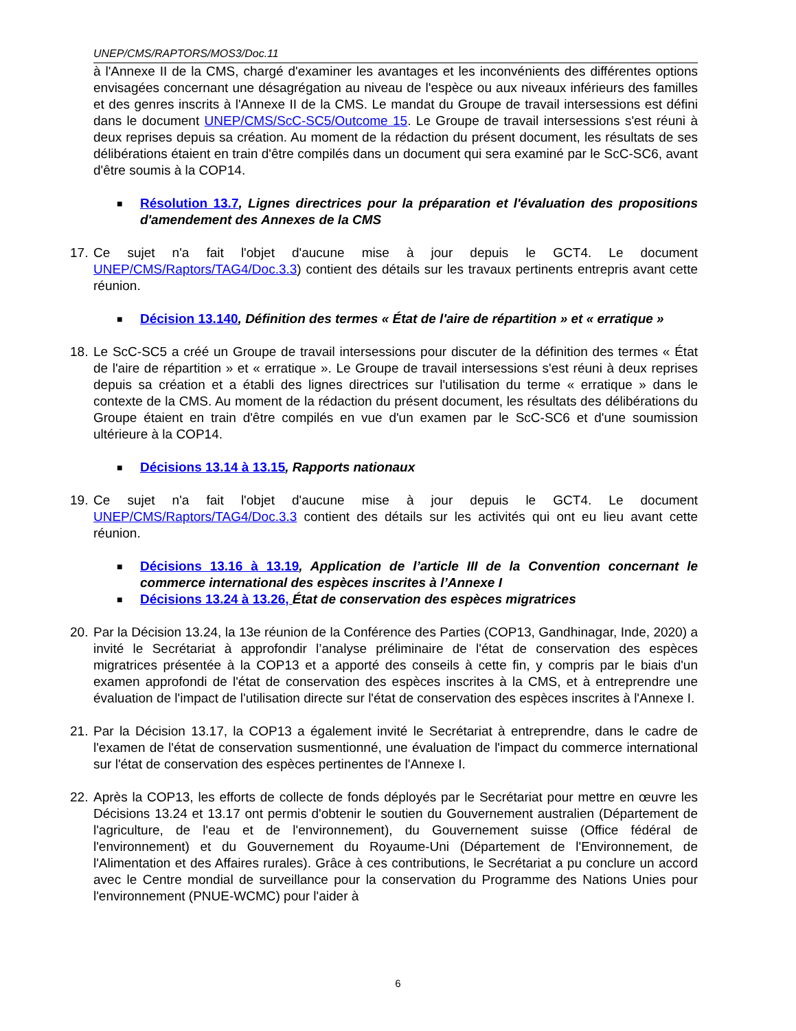UNEP/CMS/RAPTORS/MOS3/Doc.11
à l'Annexe II de la CMS, chargé d'examiner les avantages et les inconvénients des différentes options envisagées concernant une désagrégation au niveau de l'espèce ou aux niveaux inférieurs des familles et des genres inscrits à l'Annexe II de la CMS. Le mandat du Groupe de travail intersessions est défini dans le document UNEP/CMS/ScC-SC5/Outcome 15. Le Groupe de travail intersessions s'est réuni à deux reprises depuis sa création. Au moment de la rédaction du présent document, les résultats de ses délibérations étaient en train d'être compilés dans un document qui sera examiné par le ScC-SC6, avant d'être soumis à la COP14.
■
Résolution 13.7, Lignes directrices pour la préparation et l'évaluation des propositions d'amendement des Annexes de la CMS
17.
Ce sujet n'a fait l'objet d'aucune mise à jour depuis le GCT4. Le document UNEP/CMS/Raptors/TAG4/Doc.3.3) contient des détails sur les travaux pertinents entrepris avant cette réunion.
■
Décision 13.140, Définition des termes « État de l'aire de répartition » et « erratique »
18.
Le ScC-SC5 a créé un Groupe de travail intersessions pour discuter de la définition des termes « État de l'aire de répartition » et « erratique ». Le Groupe de travail intersessions s'est réuni à deux reprises depuis sa création et a établi des lignes directrices sur l'utilisation du terme « erratique » dans le contexte de la CMS. Au moment de la rédaction du présent document, les résultats des délibérations du Groupe étaient en train d'être compilés en vue d'un examen par le ScC-SC6 et d'une soumission ultérieure à la COP14.
■
Décisions 13.14 à 13.15, Rapports nationaux
19.
Ce sujet n'a fait l'objet d'aucune mise à jour depuis le GCT4. Le document UNEP/CMS/Raptors/TAG4/Doc.3.3 contient des détails sur les activités qui ont eu lieu avant cette réunion.
■
Décisions 13.16 à 13.19, Application de l’article III de la Convention concernant le commerce international des espèces inscrites à l’Annexe I
■
Décisions 13.24 à 13.26, État de conservation des espèces migratrices
20.
Par la Décision 13.24, la 13e réunion de la Conférence des Parties (COP13, Gandhinagar, Inde, 2020) a invité le Secrétariat à approfondir l’analyse préliminaire de l'état de conservation des espèces migratrices présentée à la COP13 et a apporté des conseils à cette fin, y compris par le biais d'un examen approfondi de l'état de conservation des espèces inscrites à la CMS, et à entreprendre une évaluation de l'impact de l'utilisation directe sur l'état de conservation des espèces inscrites à l'Annexe I.
21.
Par la Décision 13.17, la COP13 a également invité le Secrétariat à entreprendre, dans le cadre de l'examen de l'état de conservation susmentionné, une évaluation de l'impact du commerce international sur l'état de conservation des espèces pertinentes de l'Annexe I.
22.
Après la COP13, les efforts de collecte de fonds déployés par le Secrétariat pour mettre en œuvre les Décisions 13.24 et 13.17 ont permis d'obtenir le soutien du Gouvernement australien (Département de l'agriculture, de l'eau et de l'environnement), du Gouvernement suisse (Office fédéral de l'environnement) et du Gouvernement du Royaume-Uni (Département de l'Environnement, de l'Alimentation et des Affaires rurales). Grâce à ces contributions, le Secrétariat a pu conclure un accord avec le Centre mondial de surveillance pour la conservation du Programme des Nations Unies pour l'environnement (PNUE-WCMC) pour l'aider à
6